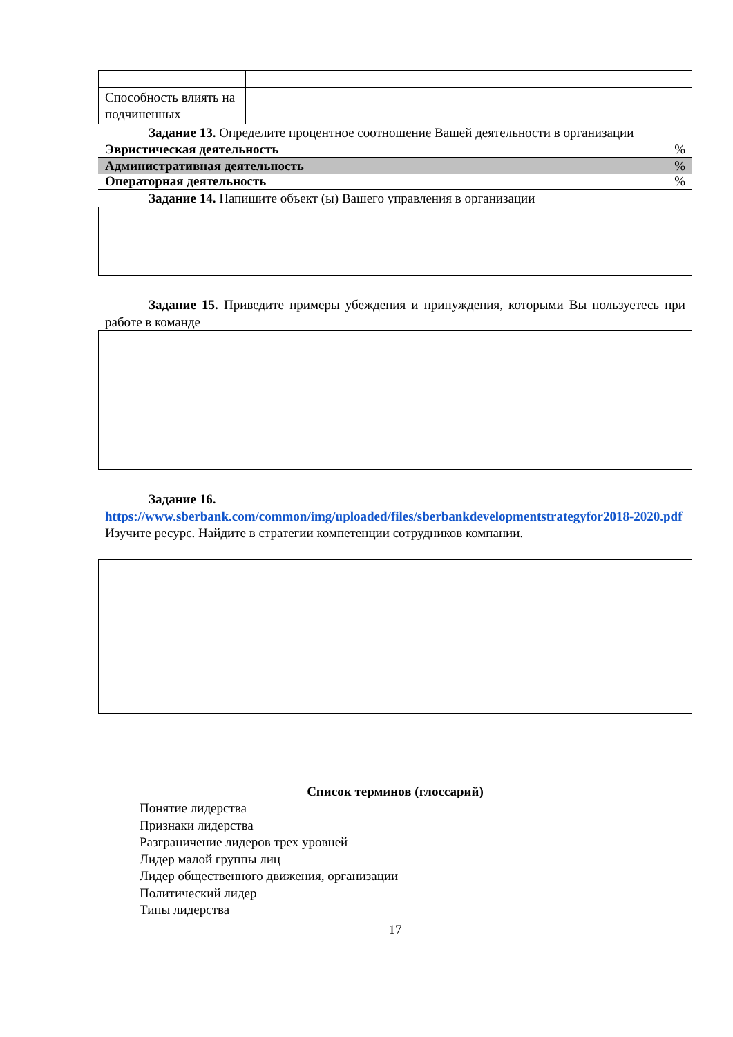| Способность влиять на подчиненных | |
Задание 13. Определите процентное соотношение Вашей деятельности в организации
Эвристическая деятельность%
Административная деятельность%
Операторная деятельность%
Задание 14. Напишите объект (ы) Вашего управления в организации
Задание 15. Приведите примеры убеждения и принуждения, которыми Вы пользуетесь при работе в команде
Задание 16.
https://www.sberbank.com/common/img/uploaded/files/sberbankdevelopmentstrategyfor2018-2020.pdf
Изучите ресурс. Найдите в стратегии компетенции сотрудников компании.
Список терминов (глоссарий)
Понятие лидерства
Признаки лидерства
Разграничение лидеров трех уровней
Лидер малой группы лиц
Лидер общественного движения, организации
Политический лидер
Типы лидерства
17